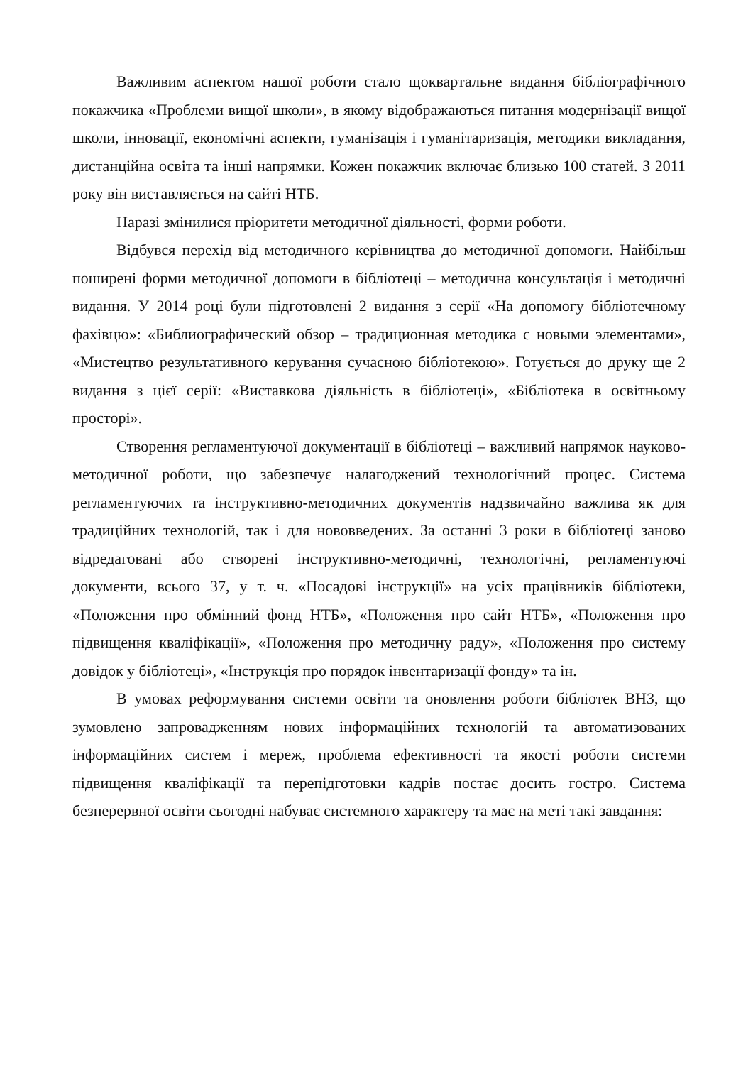Важливим аспектом нашої роботи стало щоквартальне видання бібліографічного покажчика «Проблеми вищої школи», в якому відображаються питання модернізації вищої школи, інновації, економічні аспекти, гуманізація і гуманітаризація, методики викладання, дистанційна освіта та інші напрямки. Кожен покажчик включає близько 100 статей. З 2011 року він виставляється на сайті НТБ.
Наразі змінилися пріоритети методичної діяльності, форми роботи.
Відбувся перехід від методичного керівництва до методичної допомоги. Найбільш поширені форми методичної допомоги в бібліотеці – методична консультація і методичні видання. У 2014 році були підготовлені 2 видання з серії «На допомогу бібліотечному фахівцю»: «Библиографический обзор – традиционная методика с новыми элементами», «Мистецтво результативного керування сучасною бібліотекою». Готується до друку ще 2 видання з цієї серії: «Виставкова діяльність в бібліотеці», «Бібліотека в освітньому просторі».
Створення регламентуючої документації в бібліотеці – важливий напрямок науково-методичної роботи, що забезпечує налагоджений технологічний процес. Система регламентуючих та інструктивно-методичних документів надзвичайно важлива як для традиційних технологій, так і для нововведених. За останні 3 роки в бібліотеці заново відредаговані або створені інструктивно-методичні, технологічні, регламентуючі документи, всього 37, у т. ч. «Посадові інструкції» на усіх працівників бібліотеки, «Положення про обмінний фонд НТБ», «Положення про сайт НТБ», «Положення про підвищення кваліфікації», «Положення про методичну раду», «Положення про систему довідок у бібліотеці», «Інструкція про порядок інвентаризації фонду» та ін.
В умовах реформування системи освіти та оновлення роботи бібліотек ВНЗ, що зумовлено запровадженням нових інформаційних технологій та автоматизованих інформаційних систем і мереж, проблема ефективності та якості роботи системи підвищення кваліфікації та перепідготовки кадрів постає досить гостро. Система безперервної освіти сьогодні набуває системного характеру та має на меті такі завдання: